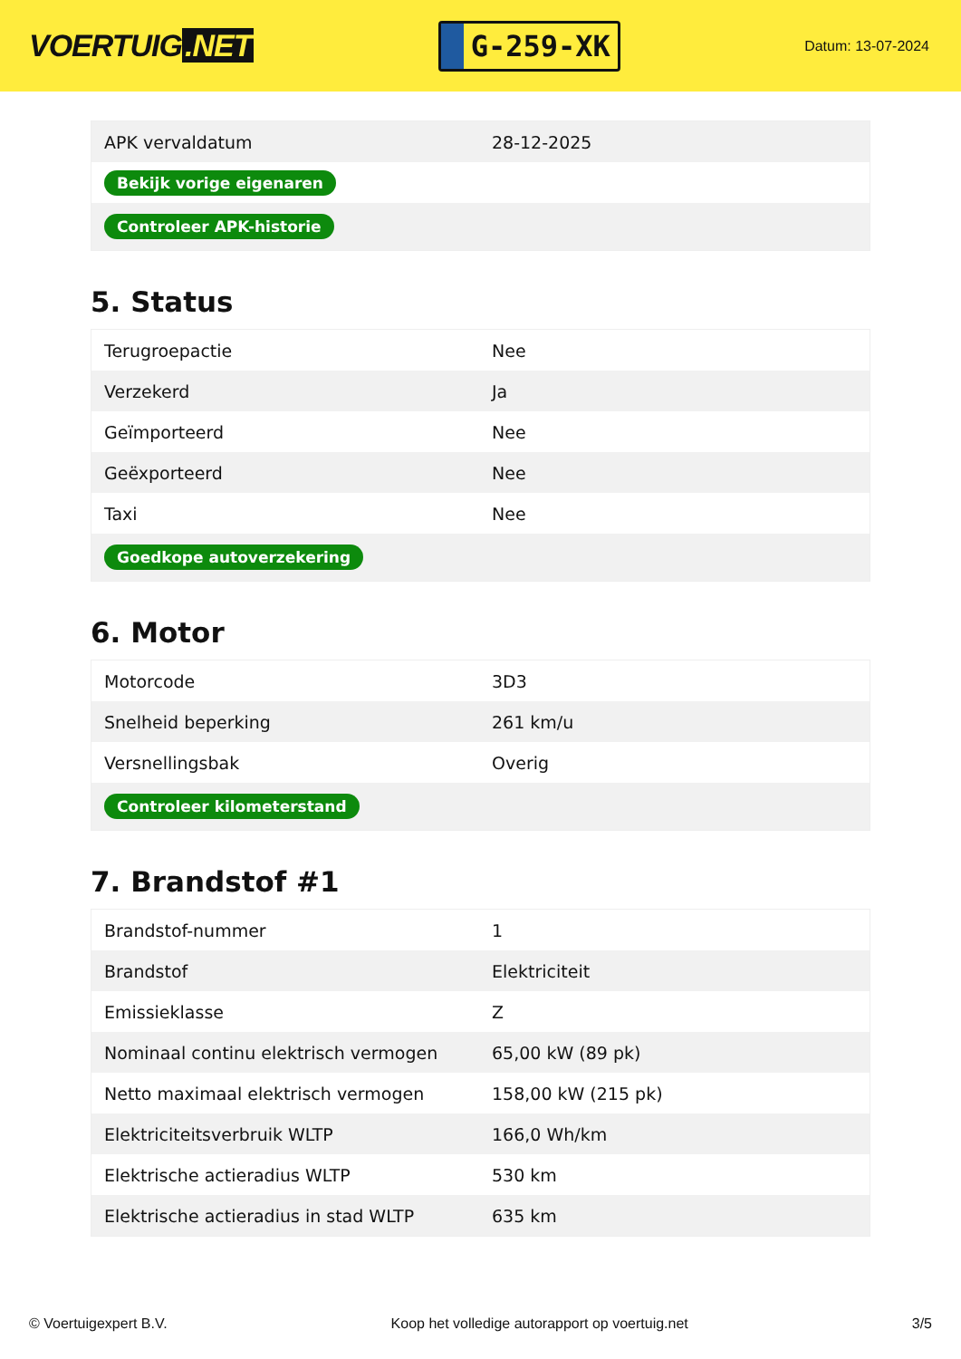VOERTUIG.NET
G-259-XK
Datum: 13-07-2024
| APK vervaldatum | 28-12-2025 |
| Bekijk vorige eigenaren | |
| Controleer APK-historie | |
5. Status
| Terugroepactie | Nee |
| Verzekerd | Ja |
| Geïmporteerd | Nee |
| Geëxporteerd | Nee |
| Taxi | Nee |
| Goedkope autoverzekering | |
6. Motor
| Motorcode | 3D3 |
| Snelheid beperking | 261 km/u |
| Versnellingsbak | Overig |
| Controleer kilometerstand | |
7. Brandstof #1
| Brandstof-nummer | 1 |
| Brandstof | Elektriciteit |
| Emissieklasse | Z |
| Nominaal continu elektrisch vermogen | 65,00 kW (89 pk) |
| Netto maximaal elektrisch vermogen | 158,00 kW (215 pk) |
| Elektriciteitsverbruik WLTP | 166,0 Wh/km |
| Elektrische actieradius WLTP | 530 km |
| Elektrische actieradius in stad WLTP | 635 km |
© Voertuigexpert B.V. Koop het volledige autorapport op voertuig.net 3/5